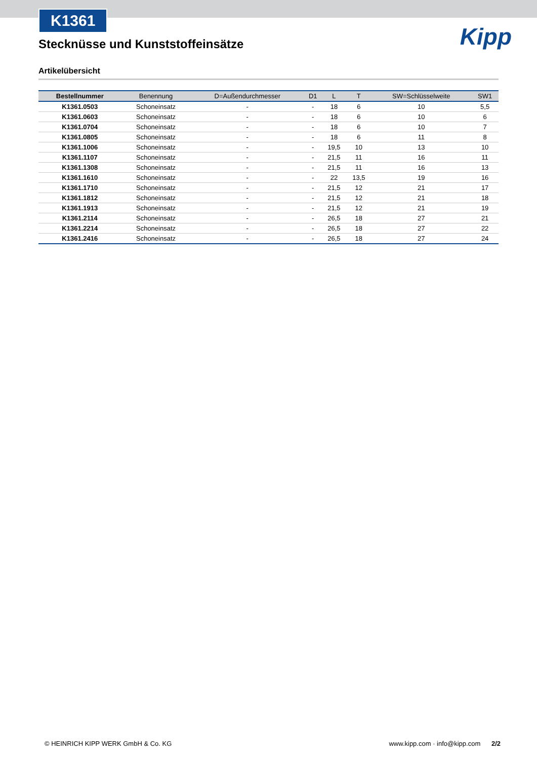K1361
Kipp
Stecknüsse und Kunststoffeinsätze
Artikelübersicht
| Bestellnummer | Benennung | D=Außendurchmesser | D1 | L | T | SW=Schlüsselweite | SW1 |
| --- | --- | --- | --- | --- | --- | --- | --- |
| K1361.0503 | Schoneinsatz | - | - | 18 | 6 | 10 | 5,5 |
| K1361.0603 | Schoneinsatz | - | - | 18 | 6 | 10 | 6 |
| K1361.0704 | Schoneinsatz | - | - | 18 | 6 | 10 | 7 |
| K1361.0805 | Schoneinsatz | - | - | 18 | 6 | 11 | 8 |
| K1361.1006 | Schoneinsatz | - | - | 19,5 | 10 | 13 | 10 |
| K1361.1107 | Schoneinsatz | - | - | 21,5 | 11 | 16 | 11 |
| K1361.1308 | Schoneinsatz | - | - | 21,5 | 11 | 16 | 13 |
| K1361.1610 | Schoneinsatz | - | - | 22 | 13,5 | 19 | 16 |
| K1361.1710 | Schoneinsatz | - | - | 21,5 | 12 | 21 | 17 |
| K1361.1812 | Schoneinsatz | - | - | 21,5 | 12 | 21 | 18 |
| K1361.1913 | Schoneinsatz | - | - | 21,5 | 12 | 21 | 19 |
| K1361.2114 | Schoneinsatz | - | - | 26,5 | 18 | 27 | 21 |
| K1361.2214 | Schoneinsatz | - | - | 26,5 | 18 | 27 | 22 |
| K1361.2416 | Schoneinsatz | - | - | 26,5 | 18 | 27 | 24 |
© HEINRICH KIPP WERK GmbH & Co. KG www.kipp.com · info@kipp.com 2/2